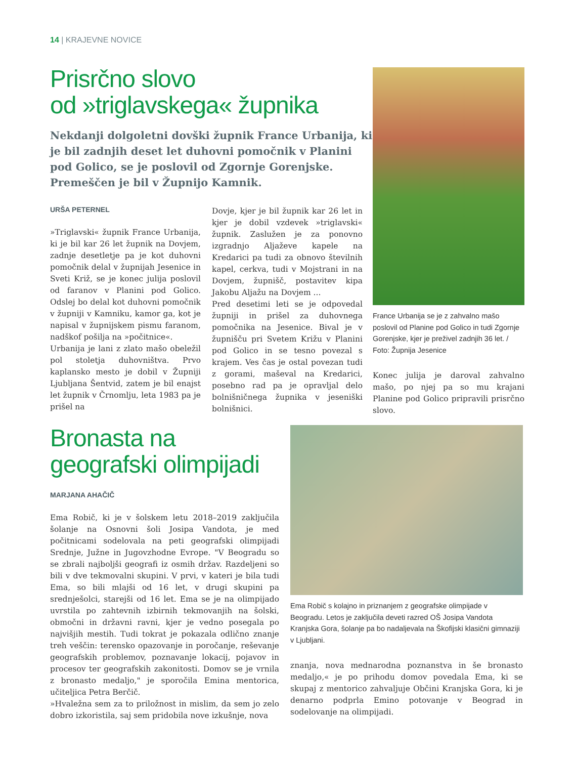14 | KRAJEVNE NOVICE
Prisrčno slovo
od »triglavskega« župnika
Nekdanji dolgoletni dovški župnik France Urbanija, ki je bil zadnjih deset let duhovni pomočnik v Planini pod Golico, se je poslovil od Zgornje Gorenjske. Premeščen je bil v Župnijo Kamnik.
URŠA PETERNEL
»Triglavski« župnik France Urbanija, ki je bil kar 26 let župnik na Dovjem, zadnje desetletje pa je kot duhovni pomočnik delal v župnijah Jesenice in Sveti Križ, se je konec julija poslovil od faranov v Planini pod Golico. Odslej bo delal kot duhovni pomočnik v župniji v Kamniku, kamor ga, kot je napisal v župnijskem pismu faranom, nadškof pošilja na »počitnice«.
Urbanija je lani z zlato mašo obeležil pol stoletja duhovništva. Prvo kaplansko mesto je dobil v Župniji Ljubljana Šentvid, zatem je bil enajst let župnik v Črnomlju, leta 1983 pa je prišel na
Dovje, kjer je bil župnik kar 26 let in kjer je dobil vzdevek »triglavski« župnik. Zaslužen je za ponovno izgradnjo Aljaževe kapele na Kredarici pa tudi za obnovo številnih kapel, cerkva, tudi v Mojstrani in na Dovjem, župnišč, postavitev kipa Jakobu Aljažu na Dovjem ...
Pred desetimi leti se je odpovedal župniji in prišel za duhovnega pomočnika na Jesenice. Bival je v župnišču pri Svetem Križu v Planini pod Golico in se tesno povezal s krajem. Ves čas je ostal povezan tudi z gorami, maševal na Kredarici, posebno rad pa je opravljal delo bolnišničnega župnika v jeseniški bolnišnici.
France Urbanija se je z zahvalno mašo poslovil od Planine pod Golico in tudi Zgornje Gorenjske, kjer je preživel zadnjih 36 let. / Foto: Župnija Jesenice
Konec julija je daroval zahvalno mašo, po njej pa so mu krajani Planine pod Golico pripravili prisrčno slovo.
Bronasta na
geografski olimpijadi
MARJANA AHAČIČ
Ema Robič, ki je v šolskem letu 2018–2019 zaključila šolanje na Osnovni šoli Josipa Vandota, je med počitnicami sodelovala na peti geografski olimpijadi Srednje, Južne in Jugovzhodne Evrope. "V Beogradu so se zbrali najboljši geografi iz osmih držav. Razdeljeni so bili v dve tekmovalni skupini. V prvi, v kateri je bila tudi Ema, so bili mlajši od 16 let, v drugi skupini pa srednješolci, starejši od 16 let. Ema se je na olimpijado uvrstila po zahtevnih izbirnih tekmovanjih na šolski, območni in državni ravni, kjer je vedno posegala po najvišjih mestih. Tudi tokrat je pokazala odlično znanje treh veščin: terensko opazovanje in poročanje, reševanje geografskih problemov, poznavanje lokacij, pojavov in procesov ter geografskih zakonitosti. Domov se je vrnila z bronasto medaljo," je sporočila Emina mentorica, učiteljica Petra Berčič.
»Hvaležna sem za to priložnost in mislim, da sem jo zelo dobro izkoristila, saj sem pridobila nove izkušnje, nova
Ema Robič s kolajno in priznanjem z geografske olimpijade v Beogradu. Letos je zaključila deveti razred OŠ Josipa Vandota Kranjska Gora, šolanje pa bo nadaljevala na Škofijski klasični gimnaziji v Ljubljani.
znanja, nova mednarodna poznanstva in še bronasto medaljo,« je po prihodu domov povedala Ema, ki se skupaj z mentorico zahvaljuje Občini Kranjska Gora, ki je denarno podprla Emino potovanje v Beograd in sodelovanje na olimpijadi.